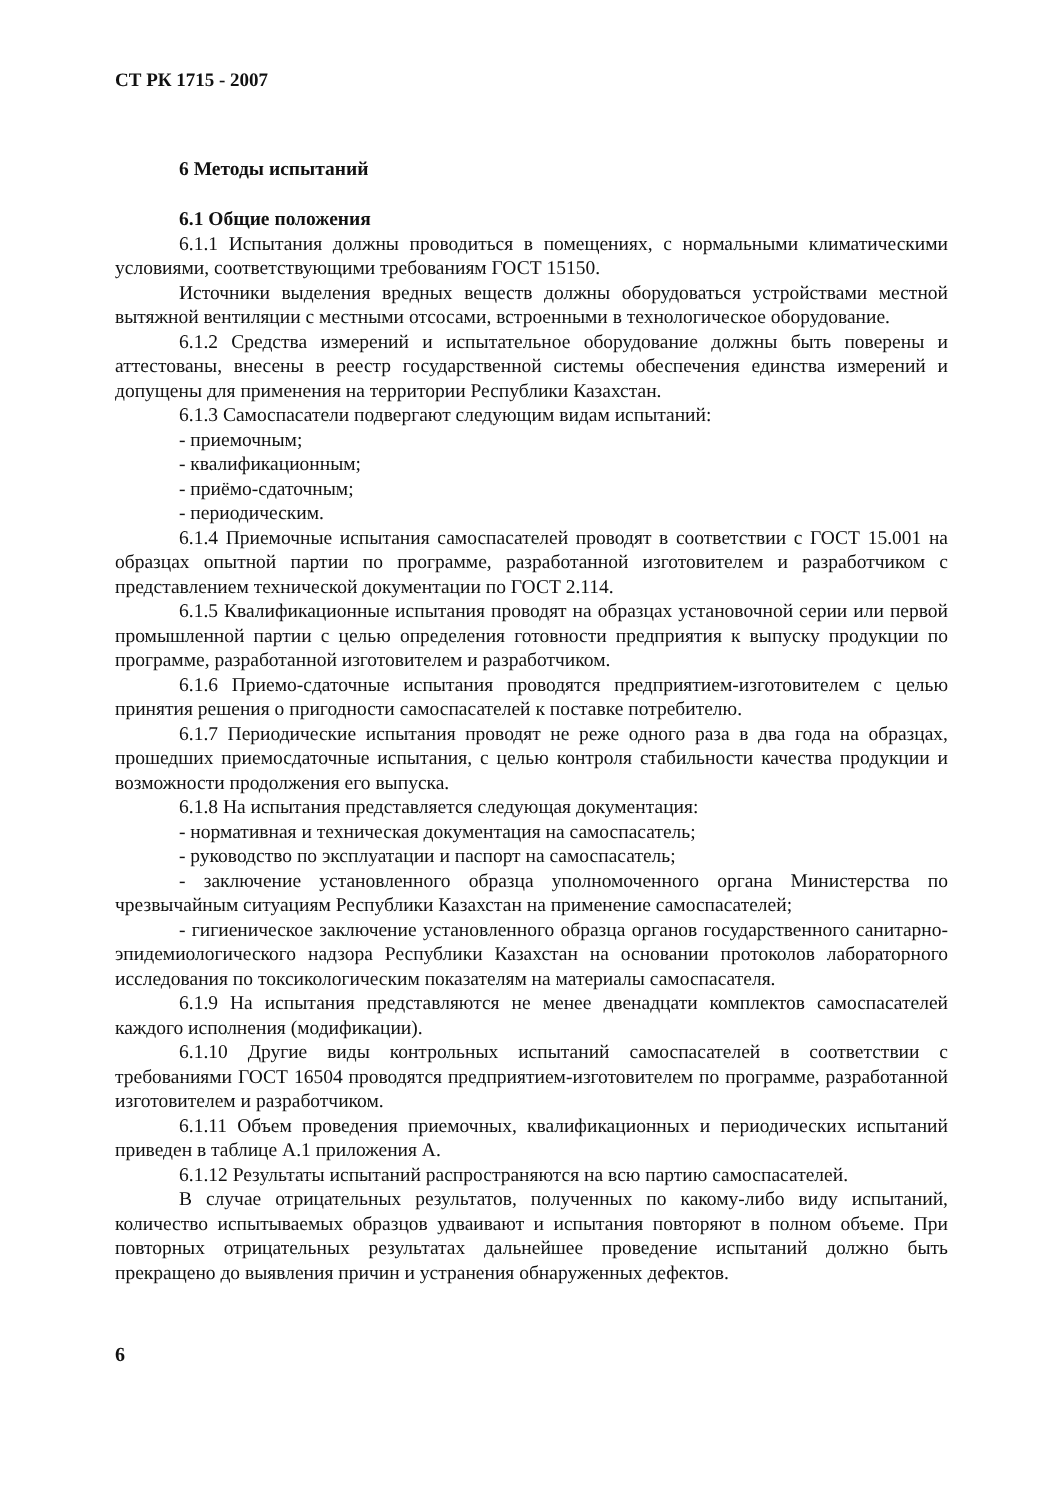СТ РК 1715 - 2007
6 Методы испытаний
6.1 Общие положения
6.1.1 Испытания должны проводиться в помещениях, с нормальными климатическими условиями, соответствующими требованиям ГОСТ 15150.
Источники выделения вредных веществ должны оборудоваться устройствами местной вытяжной вентиляции с местными отсосами, встроенными в технологическое оборудование.
6.1.2 Средства измерений и испытательное оборудование должны быть поверены и аттестованы, внесены в реестр государственной системы обеспечения единства измерений и допущены для применения на территории Республики Казахстан.
6.1.3 Самоспасатели подвергают следующим видам испытаний:
- приемочным;
- квалификационным;
- приёмо-сдаточным;
- периодическим.
6.1.4 Приемочные испытания самоспасателей проводят в соответствии с ГОСТ 15.001 на образцах опытной партии по программе, разработанной изготовителем и разработчиком с представлением технической документации по ГОСТ 2.114.
6.1.5 Квалификационные испытания проводят на образцах установочной серии или первой промышленной партии с целью определения готовности предприятия к выпуску продукции по программе, разработанной изготовителем и разработчиком.
6.1.6 Приемо-сдаточные испытания проводятся предприятием-изготовителем с целью принятия решения о пригодности самоспасателей к поставке потребителю.
6.1.7 Периодические испытания проводят не реже одного раза в два года на образцах, прошедших приемосдаточные испытания, с целью контроля стабильности качества продукции и возможности продолжения его выпуска.
6.1.8 На испытания представляется следующая документация:
- нормативная и техническая документация на самоспасатель;
- руководство по эксплуатации и паспорт на самоспасатель;
- заключение установленного образца уполномоченного органа Министерства по чрезвычайным ситуациям Республики Казахстан на применение самоспасателей;
- гигиеническое заключение установленного образца органов государственного санитарно-эпидемиологического надзора Республики Казахстан на основании протоколов лабораторного исследования по токсикологическим показателям на материалы самоспасателя.
6.1.9 На испытания представляются не менее двенадцати комплектов самоспасателей каждого исполнения (модификации).
6.1.10 Другие виды контрольных испытаний самоспасателей в соответствии с требованиями ГОСТ 16504 проводятся предприятием-изготовителем по программе, разработанной изготовителем и разработчиком.
6.1.11 Объем проведения приемочных, квалификационных и периодических испытаний приведен в таблице А.1 приложения А.
6.1.12 Результаты испытаний распространяются на всю партию самоспасателей.
В случае отрицательных результатов, полученных по какому-либо виду испытаний, количество испытываемых образцов удваивают и испытания повторяют в полном объеме. При повторных отрицательных результатах дальнейшее проведение испытаний должно быть прекращено до выявления причин и устранения обнаруженных дефектов.
6